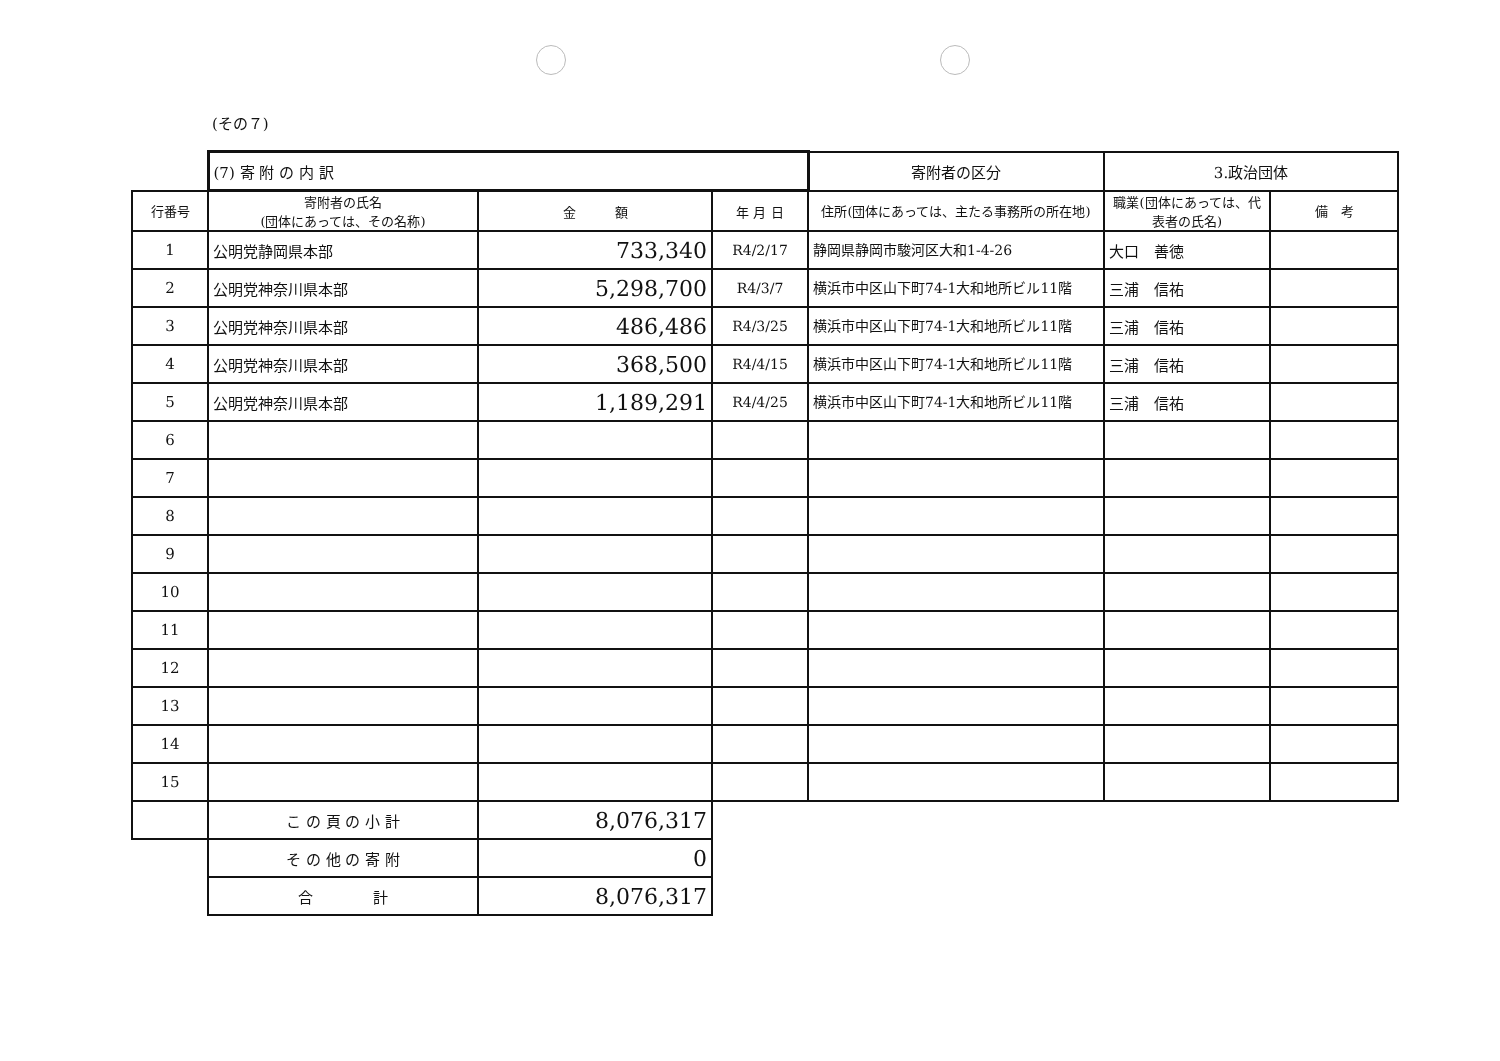(その７)
| | (7) 寄 附 の 内 訳 | | | 寄附者の区分 | 3.政治団体 | |
| 行番号 | 寄附者の氏名 (団体にあっては、その名称) | 金 額 | 年 月 日 | 住所(団体にあっては、主たる事務所の所在地) | 職業(団体にあっては、代表者の氏名) | 備 考 |
| 1 | 公明党静岡県本部 | 733,340 | R4/2/17 | 静岡県静岡市駿河区大和1-4-26 | 大口 善徳 | |
| 2 | 公明党神奈川県本部 | 5,298,700 | R4/3/7 | 横浜市中区山下町74-1大和地所ビル11階 | 三浦 信祐 | |
| 3 | 公明党神奈川県本部 | 486,486 | R4/3/25 | 横浜市中区山下町74-1大和地所ビル11階 | 三浦 信祐 | |
| 4 | 公明党神奈川県本部 | 368,500 | R4/4/15 | 横浜市中区山下町74-1大和地所ビル11階 | 三浦 信祐 | |
| 5 | 公明党神奈川県本部 | 1,189,291 | R4/4/25 | 横浜市中区山下町74-1大和地所ビル11階 | 三浦 信祐 | |
| 6 | | | | | | |
| 7 | | | | | | |
| 8 | | | | | | |
| 9 | | | | | | |
| 10 | | | | | | |
| 11 | | | | | | |
| 12 | | | | | | |
| 13 | | | | | | |
| 14 | | | | | | |
| 15 | | | | | | |
| | こ の 頁 の 小 計 | 8,076,317 | | | | |
| | そ の 他 の 寄 附 | 0 | | | | |
| | 合 計 | 8,076,317 | | | | |